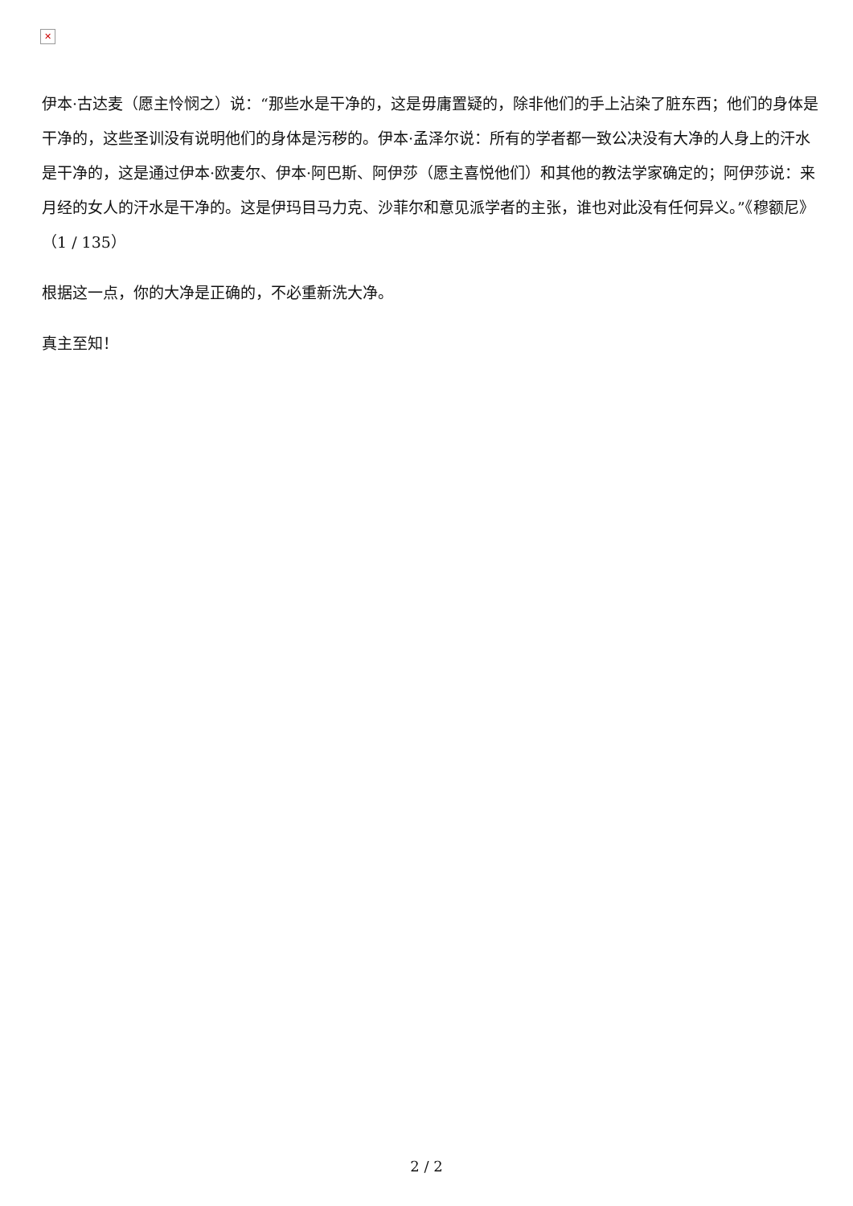✕
伊本·古达麦（愿主怜悯之）说：“那些水是干净的，这是毋庸置疑的，除非他们的手上沾染了脏东西；他们的身体是干净的，这些圣训没有说明他们的身体是污秽的。伊本·孟泽尔说：所有的学者都一致公决没有大净的人身上的汗水是干净的，这是通过伊本·欧麦尔、伊本·阿巴斯、阿伊莎（愿主喜悦他们）和其他的教法学家确定的；阿伊莎说：来月经的女人的汗水是干净的。这是伊玛目马力克、沙菲尔和意见派学者的主张，谁也对此没有任何异义。”《穆额尼》（1 / 135）
根据这一点，你的大净是正确的，不必重新洗大净。
真主至知！
2 / 2